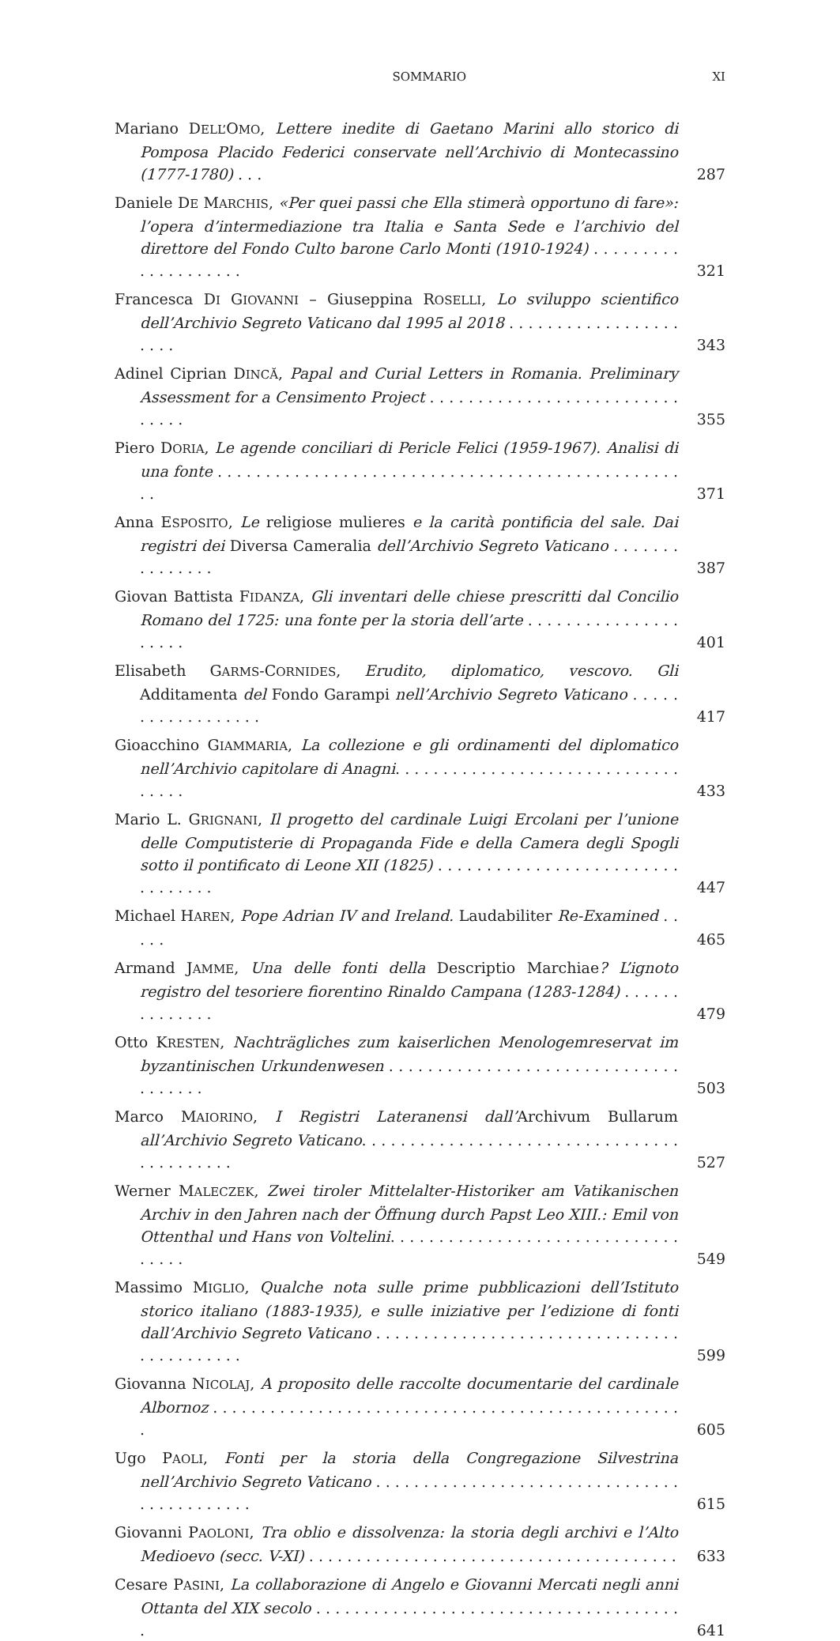SOMMARIO XI
Mariano DELL’OMO, Lettere inedite di Gaetano Marini allo storico di Pomposa Placido Federici conservate nell’Archivio di Montecassino (1777-1780) . . .
287
Daniele DE MARCHIS, «Per quei passi che Ella stimerà opportuno di fare»: l’opera d’intermediazione tra Italia e Santa Sede e l’archivio del direttore del Fondo Culto barone Carlo Monti (1910-1924) . . . . . . . . . . . . . . . . . . . .
321
Francesca DI GIOVANNI – Giuseppina ROSELLI, Lo sviluppo scientifico dell’Archivio Segreto Vaticano dal 1995 al 2018 . . . . . . . . . . . . . . . . . . . . . .
343
Adinel Ciprian DINCĂ, Papal and Curial Letters in Romania. Preliminary Assessment for a Censimento Project . . . . . . . . . . . . . . . . . . . . . . . . . . . . . . .
355
Piero DORIA, Le agende conciliari di Pericle Felici (1959-1967). Analisi di una fonte . . . . . . . . . . . . . . . . . . . . . . . . . . . . . . . . . . . . . . . . . . . . . . . . . .
371
Anna ESPOSITO, Le religiose mulieres e la carità pontificia del sale. Dai registri dei Diversa Cameralia dell’Archivio Segreto Vaticano . . . . . . . . . . . . . . .
387
Giovan Battista FIDANZA, Gli inventari delle chiese prescritti dal Concilio Romano del 1725: una fonte per la storia dell’arte . . . . . . . . . . . . . . . . . . . . .
401
Elisabeth GARMS-CORNIDES, Erudito, diplomatico, vescovo. Gli Additamenta del Fondo Garampi nell’Archivio Segreto Vaticano . . . . . . . . . . . . . . . . . .
417
Gioacchino GIAMMARIA, La collezione e gli ordinamenti del diplomatico nell’Archivio capitolare di Anagni. . . . . . . . . . . . . . . . . . . . . . . . . . . . . . . . . . .
433
Mario L. GRIGNANI, Il progetto del cardinale Luigi Ercolani per l’unione delle Computisterie di Propaganda Fide e della Camera degli Spogli sotto il pontificato di Leone XII (1825) . . . . . . . . . . . . . . . . . . . . . . . . . . . . . . . . .
447
Michael HAREN, Pope Adrian IV and Ireland. Laudabiliter Re-Examined . . . . .
465
Armand JAMME, Una delle fonti della Descriptio Marchiae? L’ignoto registro del tesoriere fiorentino Rinaldo Campana (1283-1284) . . . . . . . . . . . . . .
479
Otto KRESTEN, Nachträgliches zum kaiserlichen Menologemreservat im byzantinischen Urkundenwesen . . . . . . . . . . . . . . . . . . . . . . . . . . . . . . . . . . . . .
503
Marco MAIORINO, I Registri Lateranensi dall’Archivum Bullarum all’Archivio Segreto Vaticano. . . . . . . . . . . . . . . . . . . . . . . . . . . . . . . . . . . . . . . . . . .
527
Werner MALECZEK, Zwei tiroler Mittelalter-Historiker am Vatikanischen Archiv in den Jahren nach der Öffnung durch Papst Leo XIII.: Emil von Ottenthal und Hans von Voltelini. . . . . . . . . . . . . . . . . . . . . . . . . . . . . . . . . . .
549
Massimo MIGLIO, Qualche nota sulle prime pubblicazioni dell’Istituto storico italiano (1883-1935), e sulle iniziative per l’edizione di fonti dall’Archivio Segreto Vaticano . . . . . . . . . . . . . . . . . . . . . . . . . . . . . . . . . . . . . . . . . . .
599
Giovanna NICOLAJ, A proposito delle raccolte documentarie del cardinale Albornoz . . . . . . . . . . . . . . . . . . . . . . . . . . . . . . . . . . . . . . . . . . . . . . . . . .
605
Ugo PAOLI, Fonti per la storia della Congregazione Silvestrina nell’Archivio Segreto Vaticano . . . . . . . . . . . . . . . . . . . . . . . . . . . . . . . . . . . . . . . . . . . .
615
Giovanni PAOLONI, Tra oblio e dissolvenza: la storia degli archivi e l’Alto Medioevo (secc. V-XI) . . . . . . . . . . . . . . . . . . . . . . . . . . . . . . . . . . . . . . .
633
Cesare PASINI, La collaborazione di Angelo e Giovanni Mercati negli anni Ottanta del XIX secolo . . . . . . . . . . . . . . . . . . . . . . . . . . . . . . . . . . . . . . .
641